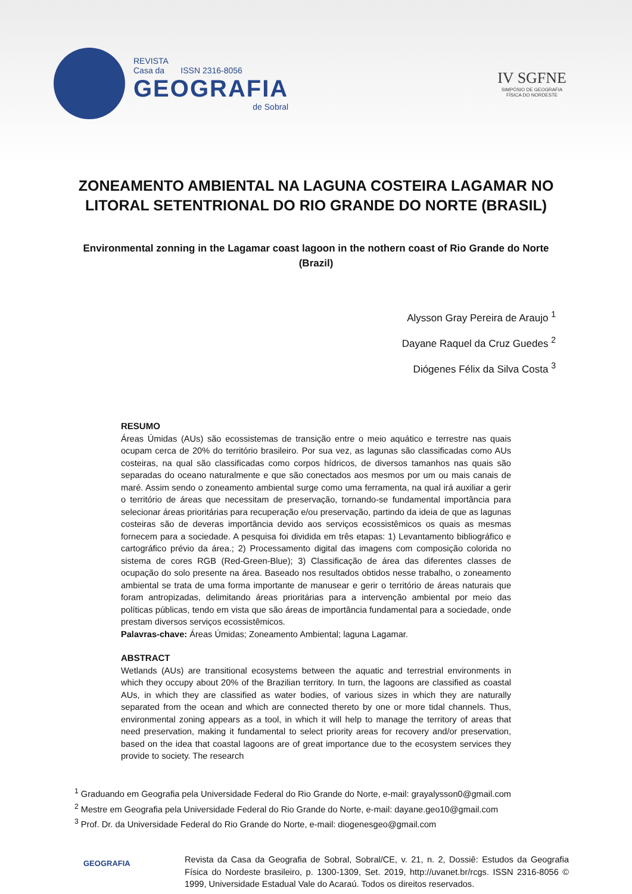REVISTA
Casa da ISSN 2316-8056
GEOGRAFIA
de Sobral
IV SGFNE
SIMPÓSIO DE GEOGRAFIA
FÍSICA DO NORDESTE
ZONEAMENTO AMBIENTAL NA LAGUNA COSTEIRA LAGAMAR NO LITORAL SETENTRIONAL DO RIO GRANDE DO NORTE (BRASIL)
Environmental zonning in the Lagamar coast lagoon in the nothern coast of Rio Grande do Norte (Brazil)
Alysson Gray Pereira de Araujo <sup>1</sup>
Dayane Raquel da Cruz Guedes <sup>2</sup>
Diógenes Félix da Silva Costa <sup>3</sup>
RESUMO
Áreas Úmidas (AUs) são ecossistemas de transição entre o meio aquático e terrestre nas quais ocupam cerca de 20% do território brasileiro. Por sua vez, as lagunas são classificadas como AUs costeiras, na qual são classificadas como corpos hídricos, de diversos tamanhos nas quais são separadas do oceano naturalmente e que são conectados aos mesmos por um ou mais canais de maré. Assim sendo o zoneamento ambiental surge como uma ferramenta, na qual irá auxiliar a gerir o território de áreas que necessitam de preservação, tornando-se fundamental importância para selecionar áreas prioritárias para recuperação e/ou preservação, partindo da ideia de que as lagunas costeiras são de deveras importância devido aos serviços ecossistêmicos os quais as mesmas fornecem para a sociedade. A pesquisa foi dividida em três etapas: 1) Levantamento bibliográfico e cartográfico prévio da área.; 2) Processamento digital das imagens com composição colorida no sistema de cores RGB (Red-Green-Blue); 3) Classificação de área das diferentes classes de ocupação do solo presente na área. Baseado nos resultados obtidos nesse trabalho, o zoneamento ambiental se trata de uma forma importante de manusear e gerir o território de áreas naturais que foram antropizadas, delimitando áreas prioritárias para a intervenção ambiental por meio das políticas públicas, tendo em vista que são áreas de importância fundamental para a sociedade, onde prestam diversos serviços ecossistêmicos.
Palavras-chave: Áreas Úmidas; Zoneamento Ambiental; laguna Lagamar.
ABSTRACT
Wetlands (AUs) are transitional ecosystems between the aquatic and terrestrial environments in which they occupy about 20% of the Brazilian territory. In turn, the lagoons are classified as coastal AUs, in which they are classified as water bodies, of various sizes in which they are naturally separated from the ocean and which are connected thereto by one or more tidal channels. Thus, environmental zoning appears as a tool, in which it will help to manage the territory of areas that need preservation, making it fundamental to select priority areas for recovery and/or preservation, based on the idea that coastal lagoons are of great importance due to the ecosystem services they provide to society. The research
<sup>1</sup> Graduando em Geografia pela Universidade Federal do Rio Grande do Norte, e-mail: grayalysson0@gmail.com
<sup>2</sup> Mestre em Geografia pela Universidade Federal do Rio Grande do Norte, e-mail: dayane.geo10@gmail.com
<sup>3</sup> Prof. Dr. da Universidade Federal do Rio Grande do Norte, e-mail: diogenesgeo@gmail.com
GEOGRAFIA
Revista da Casa da Geografia de Sobral, Sobral/CE, v. 21, n. 2, Dossiê: Estudos da Geografia Física do Nordeste brasileiro, p. 1300-1309, Set. 2019, http://uvanet.br/rcgs. ISSN 2316-8056 © 1999, Universidade Estadual Vale do Acaraú. Todos os direitos reservados.